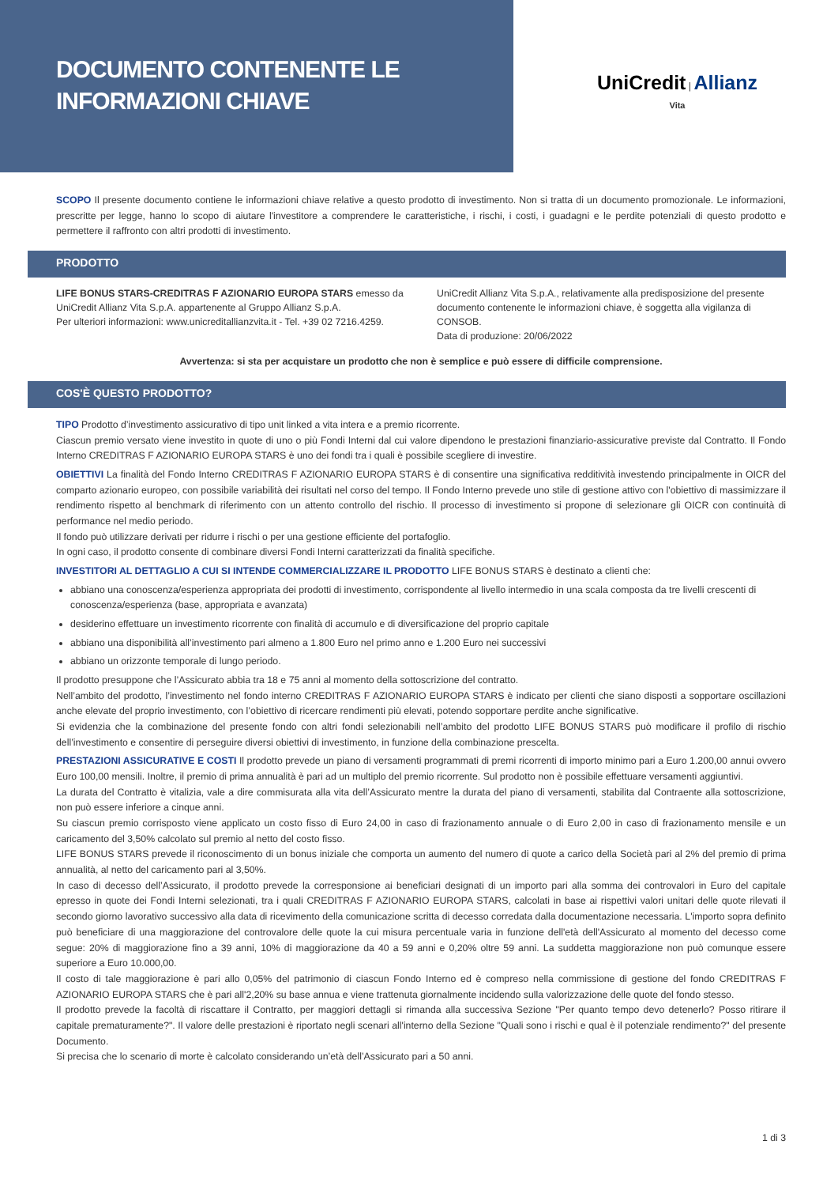DOCUMENTO CONTENENTE LE
INFORMAZIONI CHIAVE
UniCredit | Allianz
Vita
SCOPO Il presente documento contiene le informazioni chiave relative a questo prodotto di investimento. Non si tratta di un documento promozionale. Le informazioni, prescritte per legge, hanno lo scopo di aiutare l'investitore a comprendere le caratteristiche, i rischi, i costi, i guadagni e le perdite potenziali di questo prodotto e permettere il raffronto con altri prodotti di investimento.
PRODOTTO
LIFE BONUS STARS-CREDITRAS F AZIONARIO EUROPA STARS emesso da UniCredit Allianz Vita S.p.A. appartenente al Gruppo Allianz S.p.A.
Per ulteriori informazioni: www.unicreditallianzvita.it - Tel. +39 02 7216.4259.
UniCredit Allianz Vita S.p.A., relativamente alla predisposizione del presente documento contenente le informazioni chiave, è soggetta alla vigilanza di CONSOB.
Data di produzione: 20/06/2022
Avvertenza: si sta per acquistare un prodotto che non è semplice e può essere di difficile comprensione.
COS'È QUESTO PRODOTTO?
TIPO Prodotto d’investimento assicurativo di tipo unit linked a vita intera e a premio ricorrente.
Ciascun premio versato viene investito in quote di uno o più Fondi Interni dal cui valore dipendono le prestazioni finanziario-assicurative previste dal Contratto. Il Fondo Interno CREDITRAS F AZIONARIO EUROPA STARS è uno dei fondi tra i quali è possibile scegliere di investire.
OBIETTIVI La finalità del Fondo Interno CREDITRAS F AZIONARIO EUROPA STARS è di consentire una significativa redditività investendo principalmente in OICR del comparto azionario europeo, con possibile variabilità dei risultati nel corso del tempo. Il Fondo Interno prevede uno stile di gestione attivo con l'obiettivo di massimizzare il rendimento rispetto al benchmark di riferimento con un attento controllo del rischio. Il processo di investimento si propone di selezionare gli OICR con continuità di performance nel medio periodo.
Il fondo può utilizzare derivati per ridurre i rischi o per una gestione efficiente del portafoglio.
In ogni caso, il prodotto consente di combinare diversi Fondi Interni caratterizzati da finalità specifiche.
INVESTITORI AL DETTAGLIO A CUI SI INTENDE COMMERCIALIZZARE IL PRODOTTO LIFE BONUS STARS è destinato a clienti che:
abbiano una conoscenza/esperienza appropriata dei prodotti di investimento, corrispondente al livello intermedio in una scala composta da tre livelli crescenti di conoscenza/esperienza (base, appropriata e avanzata)
desiderino effettuare un investimento ricorrente con finalità di accumulo e di diversificazione del proprio capitale
abbiano una disponibilità all’investimento pari almeno a 1.800 Euro nel primo anno e 1.200 Euro nei successivi
abbiano un orizzonte temporale di lungo periodo.
Il prodotto presuppone che l’Assicurato abbia tra 18 e 75 anni al momento della sottoscrizione del contratto.
Nell’ambito del prodotto, l’investimento nel fondo interno CREDITRAS F AZIONARIO EUROPA STARS è indicato per clienti che siano disposti a sopportare oscillazioni anche elevate del proprio investimento, con l’obiettivo di ricercare rendimenti più elevati, potendo sopportare perdite anche significative.
Si evidenzia che la combinazione del presente fondo con altri fondi selezionabili nell’ambito del prodotto LIFE BONUS STARS può modificare il profilo di rischio dell’investimento e consentire di perseguire diversi obiettivi di investimento, in funzione della combinazione prescelta.
PRESTAZIONI ASSICURATIVE E COSTI Il prodotto prevede un piano di versamenti programmati di premi ricorrenti di importo minimo pari a Euro 1.200,00 annui ovvero Euro 100,00 mensili. Inoltre, il premio di prima annualità è pari ad un multiplo del premio ricorrente. Sul prodotto non è possibile effettuare versamenti aggiuntivi.
La durata del Contratto è vitalizia, vale a dire commisurata alla vita dell’Assicurato mentre la durata del piano di versamenti, stabilita dal Contraente alla sottoscrizione, non può essere inferiore a cinque anni.
Su ciascun premio corrisposto viene applicato un costo fisso di Euro 24,00 in caso di frazionamento annuale o di Euro 2,00 in caso di frazionamento mensile e un caricamento del 3,50% calcolato sul premio al netto del costo fisso.
LIFE BONUS STARS prevede il riconoscimento di un bonus iniziale che comporta un aumento del numero di quote a carico della Società pari al 2% del premio di prima annualità, al netto del caricamento pari al 3,50%.
In caso di decesso dell’Assicurato, il prodotto prevede la corresponsione ai beneficiari designati di un importo pari alla somma dei controvalori in Euro del capitale epresso in quote dei Fondi Interni selezionati, tra i quali CREDITRAS F AZIONARIO EUROPA STARS, calcolati in base ai rispettivi valori unitari delle quote rilevati il secondo giorno lavorativo successivo alla data di ricevimento della comunicazione scritta di decesso corredata dalla documentazione necessaria. L'importo sopra definito può beneficiare di una maggiorazione del controvalore delle quote la cui misura percentuale varia in funzione dell'età dell'Assicurato al momento del decesso come segue: 20% di maggiorazione fino a 39 anni, 10% di maggiorazione da 40 a 59 anni e 0,20% oltre 59 anni. La suddetta maggiorazione non può comunque essere superiore a Euro 10.000,00.
Il costo di tale maggiorazione è pari allo 0,05% del patrimonio di ciascun Fondo Interno ed è compreso nella commissione di gestione del fondo CREDITRAS F AZIONARIO EUROPA STARS che è pari all'2,20% su base annua e viene trattenuta giornalmente incidendo sulla valorizzazione delle quote del fondo stesso.
Il prodotto prevede la facoltà di riscattare il Contratto, per maggiori dettagli si rimanda alla successiva Sezione "Per quanto tempo devo detenerlo? Posso ritirare il capitale prematuramente?". Il valore delle prestazioni è riportato negli scenari all'interno della Sezione "Quali sono i rischi e qual è il potenziale rendimento?" del presente Documento.
Si precisa che lo scenario di morte è calcolato considerando un’età dell’Assicurato pari a 50 anni.
1 di 3